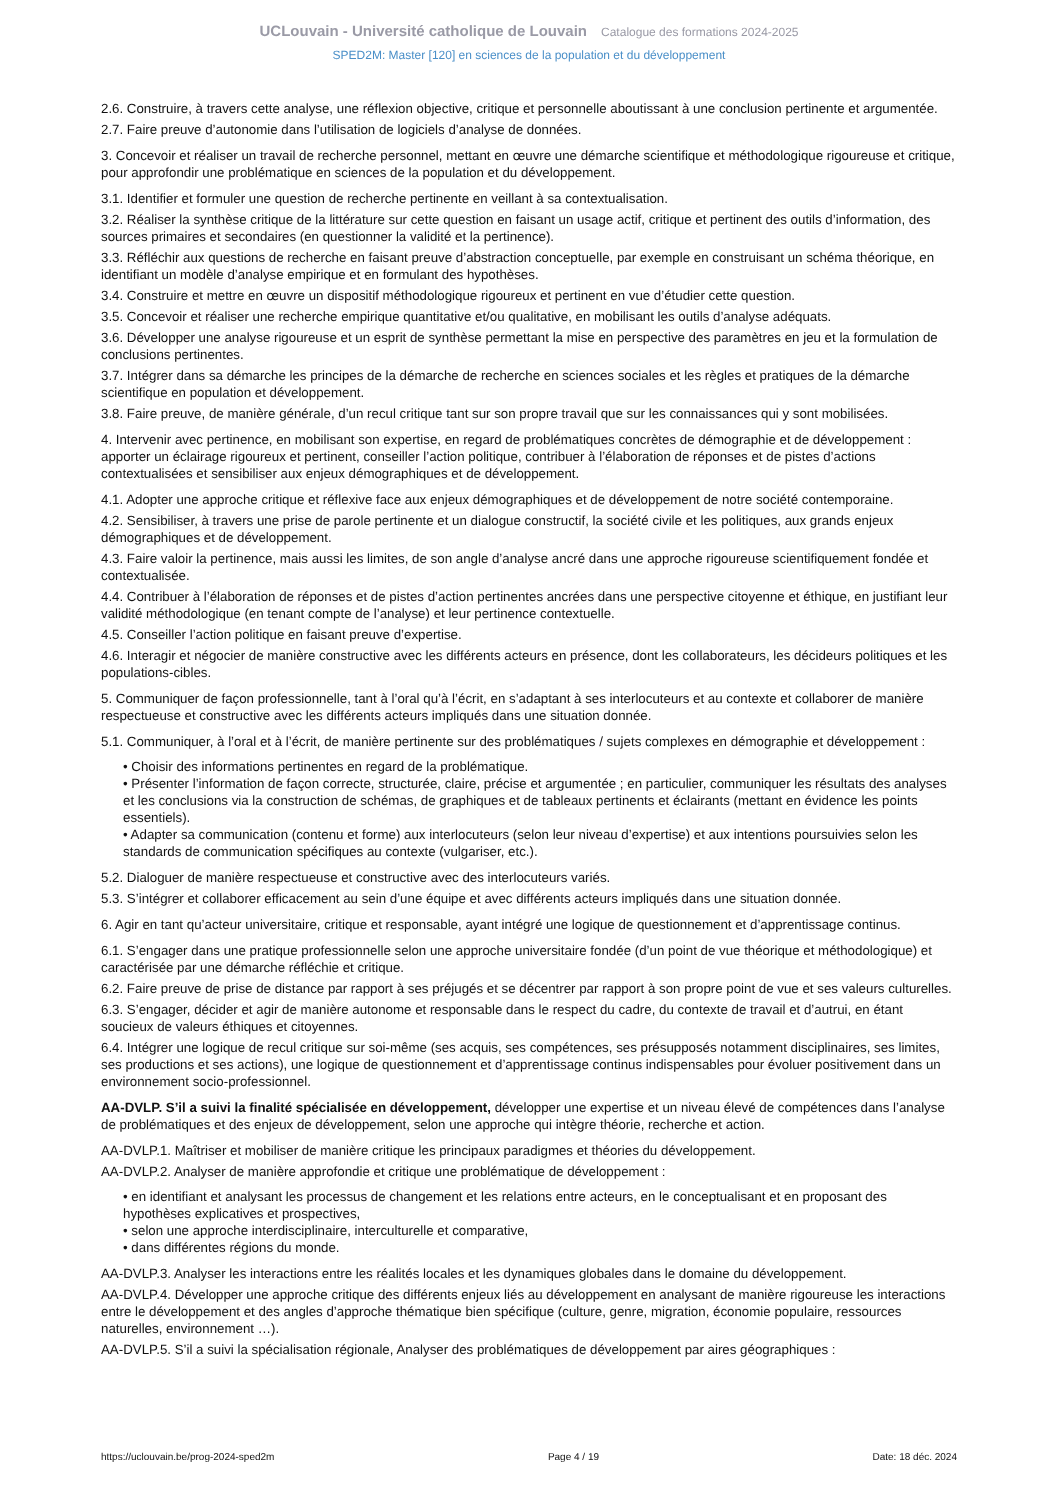UCLouvain - Université catholique de Louvain Catalogue des formations 2024-2025
SPED2M: Master [120] en sciences de la population et du développement
2.6. Construire, à travers cette analyse, une réflexion objective, critique et personnelle aboutissant à une conclusion pertinente et argumentée.
2.7. Faire preuve d’autonomie dans l’utilisation de logiciels d’analyse de données.
3. Concevoir et réaliser un travail de recherche personnel, mettant en œuvre une démarche scientifique et méthodologique rigoureuse et critique, pour approfondir une problématique en sciences de la population et du développement.
3.1. Identifier et formuler une question de recherche pertinente en veillant à sa contextualisation.
3.2. Réaliser la synthèse critique de la littérature sur cette question en faisant un usage actif, critique et pertinent des outils d’information, des sources primaires et secondaires (en questionner la validité et la pertinence).
3.3. Réfléchir aux questions de recherche en faisant preuve d’abstraction conceptuelle, par exemple en construisant un schéma théorique, en identifiant un modèle d’analyse empirique et en formulant des hypothèses.
3.4. Construire et mettre en œuvre un dispositif méthodologique rigoureux et pertinent en vue d’étudier cette question.
3.5. Concevoir et réaliser une recherche empirique quantitative et/ou qualitative, en mobilisant les outils d’analyse adéquats.
3.6. Développer une analyse rigoureuse et un esprit de synthèse permettant la mise en perspective des paramètres en jeu et la formulation de conclusions pertinentes.
3.7. Intégrer dans sa démarche les principes de la démarche de recherche en sciences sociales et les règles et pratiques de la démarche scientifique en population et développement.
3.8. Faire preuve, de manière générale, d’un recul critique tant sur son propre travail que sur les connaissances qui y sont mobilisées.
4. Intervenir avec pertinence, en mobilisant son expertise, en regard de problématiques concrètes de démographie et de développement : apporter un éclairage rigoureux et pertinent, conseiller l’action politique, contribuer à l’élaboration de réponses et de pistes d’actions contextualisées et sensibiliser aux enjeux démographiques et de développement.
4.1. Adopter une approche critique et réflexive face aux enjeux démographiques et de développement de notre société contemporaine.
4.2. Sensibiliser, à travers une prise de parole pertinente et un dialogue constructif, la société civile et les politiques, aux grands enjeux démographiques et de développement.
4.3. Faire valoir la pertinence, mais aussi les limites, de son angle d’analyse ancré dans une approche rigoureuse scientifiquement fondée et contextualisée.
4.4. Contribuer à l’élaboration de réponses et de pistes d’action pertinentes ancrées dans une perspective citoyenne et éthique, en justifiant leur validité méthodologique (en tenant compte de l’analyse) et leur pertinence contextuelle.
4.5. Conseiller l’action politique en faisant preuve d’expertise.
4.6. Interagir et négocier de manière constructive avec les différents acteurs en présence, dont les collaborateurs, les décideurs politiques et les populations-cibles.
5. Communiquer de façon professionnelle, tant à l’oral qu’à l’écrit, en s’adaptant à ses interlocuteurs et au contexte et collaborer de manière respectueuse et constructive avec les différents acteurs impliqués dans une situation donnée.
5.1. Communiquer, à l’oral et à l’écrit, de manière pertinente sur des problématiques / sujets complexes en démographie et développement :
• Choisir des informations pertinentes en regard de la problématique.
• Présenter l’information de façon correcte, structurée, claire, précise et argumentée ; en particulier, communiquer les résultats des analyses et les conclusions via la construction de schémas, de graphiques et de tableaux pertinents et éclairants (mettant en évidence les points essentiels).
• Adapter sa communication (contenu et forme) aux interlocuteurs (selon leur niveau d’expertise) et aux intentions poursuivies selon les standards de communication spécifiques au contexte (vulgariser, etc.).
5.2. Dialoguer de manière respectueuse et constructive avec des interlocuteurs variés.
5.3. S’intégrer et collaborer efficacement au sein d’une équipe et avec différents acteurs impliqués dans une situation donnée.
6. Agir en tant qu’acteur universitaire, critique et responsable, ayant intégré une logique de questionnement et d’apprentissage continus.
6.1. S’engager dans une pratique professionnelle selon une approche universitaire fondée (d’un point de vue théorique et méthodologique) et caractérisée par une démarche réfléchie et critique.
6.2. Faire preuve de prise de distance par rapport à ses préjugés et se décentrer par rapport à son propre point de vue et ses valeurs culturelles.
6.3. S’engager, décider et agir de manière autonome et responsable dans le respect du cadre, du contexte de travail et d’autrui, en étant soucieux de valeurs éthiques et citoyennes.
6.4. Intégrer une logique de recul critique sur soi-même (ses acquis, ses compétences, ses présupposés notamment disciplinaires, ses limites, ses productions et ses actions), une logique de questionnement et d’apprentissage continus indispensables pour évoluer positivement dans un environnement socio-professionnel.
AA-DVLP. S’il a suivi la finalité spécialisée en développement, développer une expertise et un niveau élevé de compétences dans l’analyse de problématiques et des enjeux de développement, selon une approche qui intègre théorie, recherche et action.
AA-DVLP.1. Maîtriser et mobiliser de manière critique les principaux paradigmes et théories du développement.
AA-DVLP.2. Analyser de manière approfondie et critique une problématique de développement :
• en identifiant et analysant les processus de changement et les relations entre acteurs, en le conceptualisant et en proposant des hypothèses explicatives et prospectives,
• selon une approche interdisciplinaire, interculturelle et comparative,
• dans différentes régions du monde.
AA-DVLP.3. Analyser les interactions entre les réalités locales et les dynamiques globales dans le domaine du développement.
AA-DVLP.4. Développer une approche critique des différents enjeux liés au développement en analysant de manière rigoureuse les interactions entre le développement et des angles d’approche thématique bien spécifique (culture, genre, migration, économie populaire, ressources naturelles, environnement …).
AA-DVLP.5. S’il a suivi la spécialisation régionale, Analyser des problématiques de développement par aires géographiques :
https://uclouvain.be/prog-2024-sped2m Page 4 / 19 Date: 18 déc. 2024